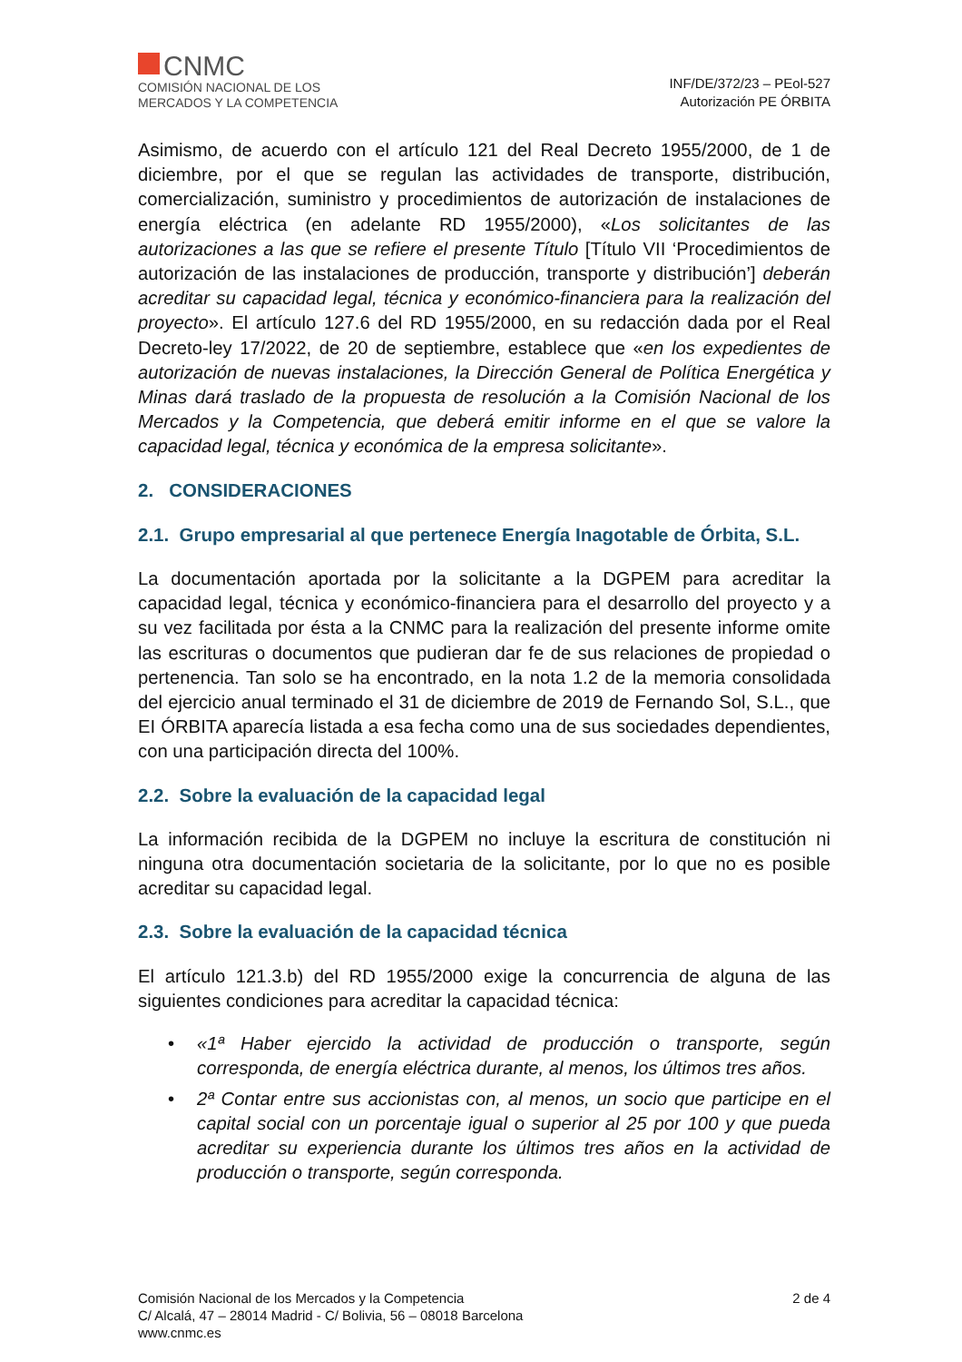CNMC
COMISIÓN NACIONAL DE LOS
MERCADOS Y LA COMPETENCIA
INF/DE/372/23 – PEol-527
Autorización PE ÓRBITA
Asimismo, de acuerdo con el artículo 121 del Real Decreto 1955/2000, de 1 de diciembre, por el que se regulan las actividades de transporte, distribución, comercialización, suministro y procedimientos de autorización de instalaciones de energía eléctrica (en adelante RD 1955/2000), «Los solicitantes de las autorizaciones a las que se refiere el presente Título [Título VII ‘Procedimientos de autorización de las instalaciones de producción, transporte y distribución’] deberán acreditar su capacidad legal, técnica y económico-financiera para la realización del proyecto». El artículo 127.6 del RD 1955/2000, en su redacción dada por el Real Decreto-ley 17/2022, de 20 de septiembre, establece que «en los expedientes de autorización de nuevas instalaciones, la Dirección General de Política Energética y Minas dará traslado de la propuesta de resolución a la Comisión Nacional de los Mercados y la Competencia, que deberá emitir informe en el que se valore la capacidad legal, técnica y económica de la empresa solicitante».
2. CONSIDERACIONES
2.1. Grupo empresarial al que pertenece Energía Inagotable de Órbita, S.L.
La documentación aportada por la solicitante a la DGPEM para acreditar la capacidad legal, técnica y económico-financiera para el desarrollo del proyecto y a su vez facilitada por ésta a la CNMC para la realización del presente informe omite las escrituras o documentos que pudieran dar fe de sus relaciones de propiedad o pertenencia. Tan solo se ha encontrado, en la nota 1.2 de la memoria consolidada del ejercicio anual terminado el 31 de diciembre de 2019 de Fernando Sol, S.L., que EI ÓRBITA aparecía listada a esa fecha como una de sus sociedades dependientes, con una participación directa del 100%.
2.2. Sobre la evaluación de la capacidad legal
La información recibida de la DGPEM no incluye la escritura de constitución ni ninguna otra documentación societaria de la solicitante, por lo que no es posible acreditar su capacidad legal.
2.3. Sobre la evaluación de la capacidad técnica
El artículo 121.3.b) del RD 1955/2000 exige la concurrencia de alguna de las siguientes condiciones para acreditar la capacidad técnica:
• «1ª Haber ejercido la actividad de producción o transporte, según corresponda, de energía eléctrica durante, al menos, los últimos tres años.
• 2ª Contar entre sus accionistas con, al menos, un socio que participe en el capital social con un porcentaje igual o superior al 25 por 100 y que pueda acreditar su experiencia durante los últimos tres años en la actividad de producción o transporte, según corresponda.
Comisión Nacional de los Mercados y la Competencia
C/ Alcalá, 47 – 28014 Madrid - C/ Bolivia, 56 – 08018 Barcelona
www.cnmc.es
2 de 4